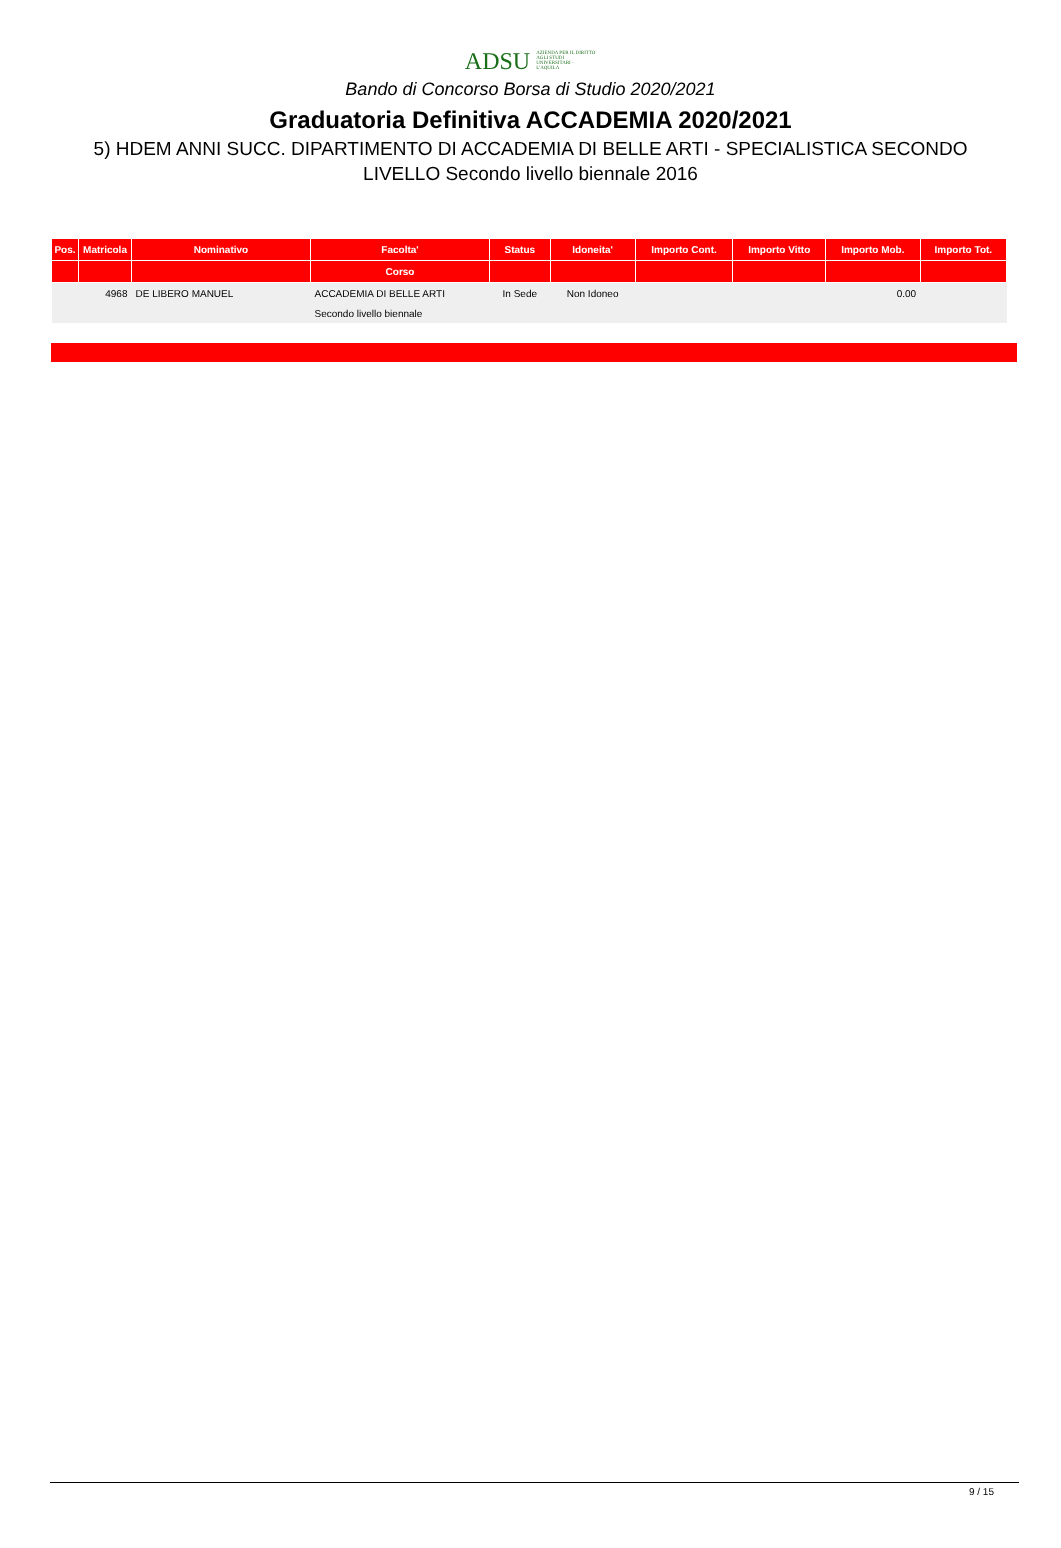ADSU AZIENDA PER IL DIRITTO AGLI STUDI UNIVERSITARI - L'AQUILA
Bando di Concorso Borsa di Studio 2020/2021
Graduatoria Definitiva ACCADEMIA 2020/2021
5) HDEM ANNI SUCC. DIPARTIMENTO DI ACCADEMIA DI BELLE ARTI - SPECIALISTICA SECONDO LIVELLO Secondo livello biennale 2016
| Pos. | Matricola | Nominativo | Facolta' | Status | Idoneita' | Importo Cont. | Importo Vitto | Importo Mob. | Importo Tot. |
| --- | --- | --- | --- | --- | --- | --- | --- | --- | --- |
| | | | Corso | | | | | | |
| | 4968 | DE LIBERO MANUEL | ACCADEMIA DI BELLE ARTI | In Sede | Non Idoneo | | | 0.00 | |
| | | | Secondo livello biennale | | | | | | |
9 / 15